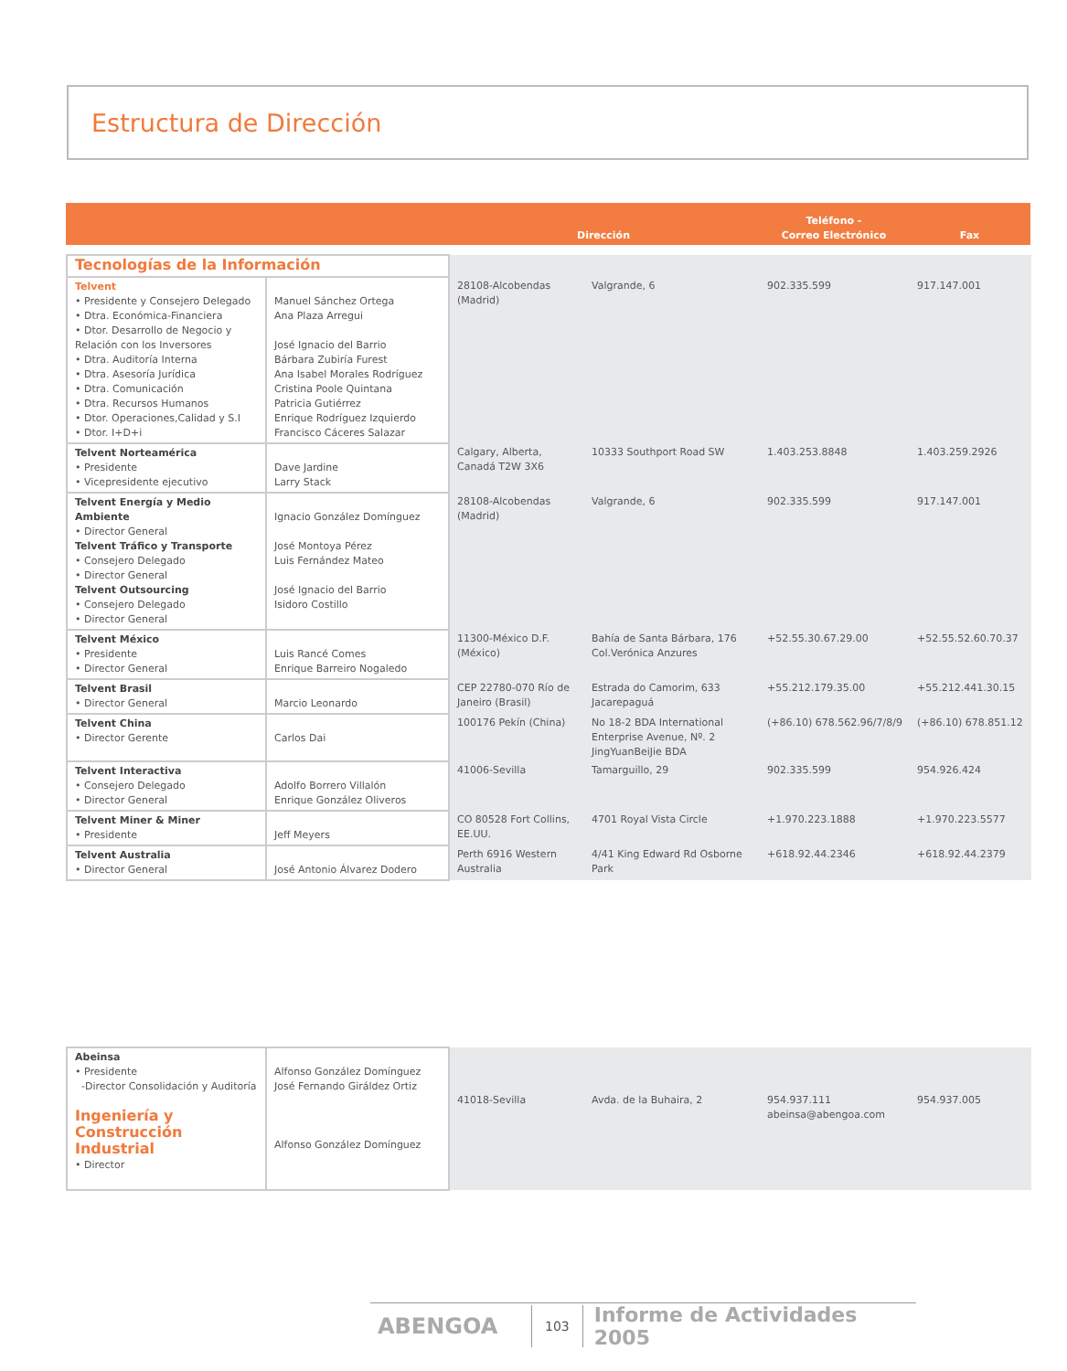Estructura de Dirección
| | | Dirección | Teléfono - Correo Electrónico | Fax |
| --- | --- | --- | --- | --- |
| Tecnologías de la Información | | | | | |
| Telvent • Presidente y Consejero Delegado • Dtra. Económica-Financiera • Dtor. Desarrollo de Negocio y Relación con los Inversores • Dtra. Auditoría Interna • Dtra. Asesoría Jurídica • Dtra. Comunicación • Dtra. Recursos Humanos • Dtor. Operaciones,Calidad y S.I • Dtor. I+D+i | Manuel Sánchez Ortega Ana Plaza Arregui José Ignacio del Barrio Bárbara Zubiría Furest Ana Isabel Morales Rodríguez Cristina Poole Quintana Patricia Gutiérrez Enrique Rodríguez Izquierdo Francisco Cáceres Salazar | 28108-Alcobendas (Madrid) | Valgrande, 6 | 902.335.599 | 917.147.001 |
| Telvent Norteamérica • Presidente • Vicepresidente ejecutivo | Dave Jardine Larry Stack | Calgary, Alberta, Canadá T2W 3X6 | 10333 Southport Road SW | 1.403.253.8848 | 1.403.259.2926 |
| Telvent Energía y Medio Ambiente • Director General Telvent Tráfico y Transporte • Consejero Delegado • Director General Telvent Outsourcing • Consejero Delegado • Director General | Ignacio González Domínguez José Montoya Pérez Luis Fernández Mateo José Ignacio del Barrio Isidoro Costillo | 28108-Alcobendas (Madrid) | Valgrande, 6 | 902.335.599 | 917.147.001 |
| Telvent México • Presidente • Director General | Luis Rancé Comes Enrique Barreiro Nogaledo | 11300-México D.F. (México) | Bahía de Santa Bárbara, 176 Col.Verónica Anzures | +52.55.30.67.29.00 | +52.55.52.60.70.37 |
| Telvent Brasil • Director General | Marcio Leonardo | CEP 22780-070 Río de Janeiro (Brasil) | Estrada do Camorim, 633 Jacarepaguá | +55.212.179.35.00 | +55.212.441.30.15 |
| Telvent China • Director Gerente | Carlos Dai | 100176 Pekín (China) | No 18-2 BDA International Enterprise Avenue, Nº. 2 JingYuanBeiJie BDA | (+86.10) 678.562.96/7/8/9 | (+86.10) 678.851.12 |
| Telvent Interactiva • Consejero Delegado • Director General | Adolfo Borrero Villalón Enrique González Oliveros | 41006-Sevilla | Tamarguillo, 29 | 902.335.599 | 954.926.424 |
| Telvent Miner & Miner • Presidente | Jeff Meyers | CO 80528 Fort Collins, EE.UU. | 4701 Royal Vista Circle | +1.970.223.1888 | +1.970.223.5577 |
| Telvent Australia • Director General | José Antonio Álvarez Dodero | Perth 6916 Western Australia | 4/41 King Edward Rd Osborne Park | +618.92.44.2346 | +618.92.44.2379 |
| Abeinsa • Presidente -Director Consolidación y Auditoría Ingeniería y Construcción Industrial • Director | Alfonso González Domínguez José Fernando Giráldez Ortiz Alfonso González Domínguez | 41018-Sevilla | Avda. de la Buhaira, 2 | 954.937.111 abeinsa@abengoa.com | 954.937.005 |
ABENGOA 103 Informe de Actividades 2005